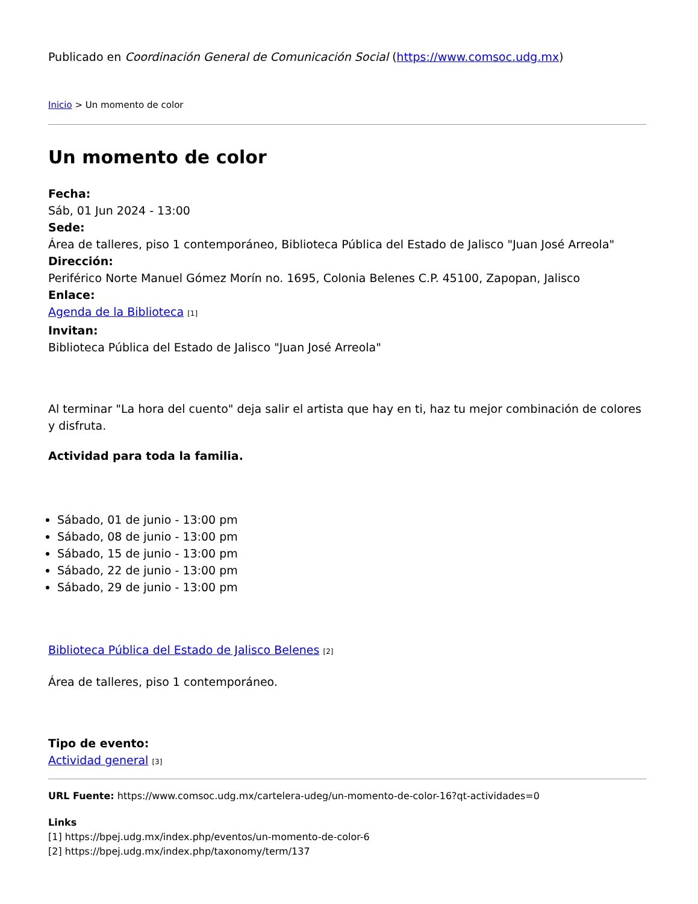Publicado en Coordinación General de Comunicación Social (https://www.comsoc.udg.mx)
Inicio > Un momento de color
Un momento de color
Fecha:
Sáb, 01 Jun 2024 - 13:00
Sede:
Área de talleres, piso 1 contemporáneo, Biblioteca Pública del Estado de Jalisco "Juan José Arreola"
Dirección:
Periférico Norte Manuel Gómez Morín no. 1695, Colonia Belenes C.P. 45100, Zapopan, Jalisco
Enlace:
Agenda de la Biblioteca [1]
Invitan:
Biblioteca Pública del Estado de Jalisco "Juan José Arreola"
Al terminar "La hora del cuento" deja salir el artista que hay en ti, haz tu mejor combinación de colores y disfruta.
Actividad para toda la familia.
Sábado, 01 de junio - 13:00 pm
Sábado, 08 de junio - 13:00 pm
Sábado, 15 de junio - 13:00 pm
Sábado, 22 de junio - 13:00 pm
Sábado, 29 de junio - 13:00 pm
Biblioteca Pública del Estado de Jalisco Belenes [2]
Área de talleres, piso 1 contemporáneo.
Tipo de evento:
Actividad general [3]
URL Fuente: https://www.comsoc.udg.mx/cartelera-udeg/un-momento-de-color-16?qt-actividades=0
Links
[1] https://bpej.udg.mx/index.php/eventos/un-momento-de-color-6
[2] https://bpej.udg.mx/index.php/taxonomy/term/137